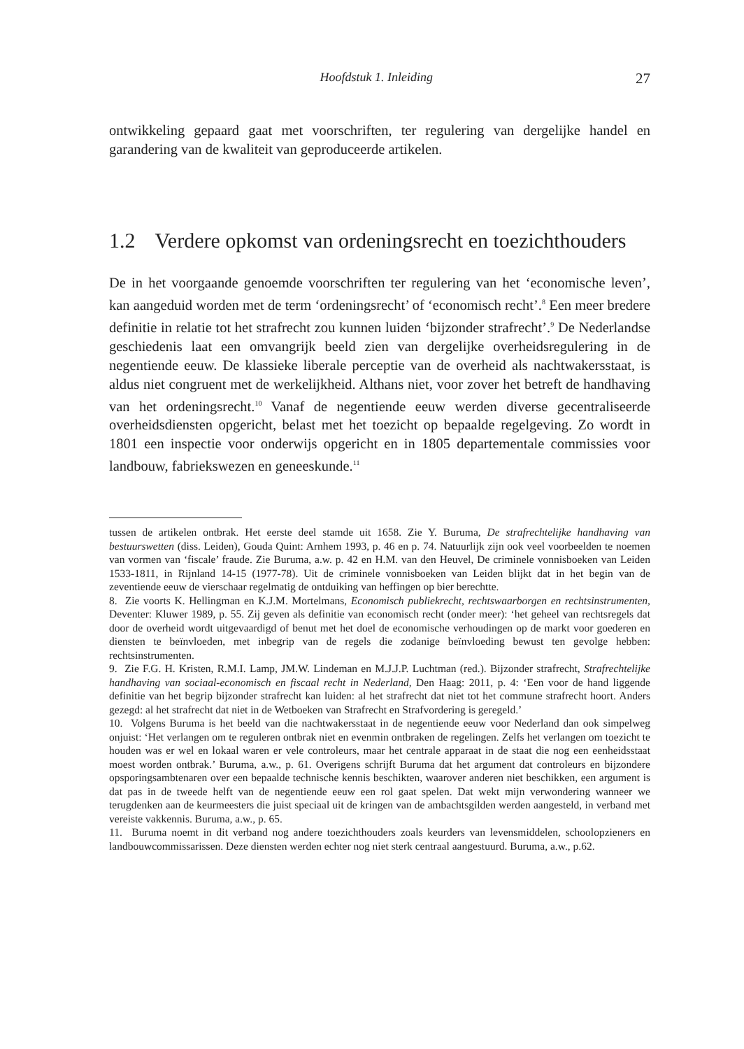Hoofdstuk 1. Inleiding 27
ontwikkeling gepaard gaat met voorschriften, ter regulering van dergelijke handel en garandering van de kwaliteit van geproduceerde artikelen.
1.2 Verdere opkomst van ordeningsrecht en toezichthouders
De in het voorgaande genoemde voorschriften ter regulering van het ‘economische leven’, kan aangeduid worden met de term ‘ordeningsrecht’ of ‘economisch recht’.<sup>8</sup> Een meer bredere definitie in relatie tot het strafrecht zou kunnen luiden ‘bijzonder strafrecht’.<sup>9</sup> De Nederlandse geschiedenis laat een omvangrijk beeld zien van dergelijke overheidsregulering in de negentiende eeuw. De klassieke liberale perceptie van de overheid als nachtwakersstaat, is aldus niet congruent met de werkelijkheid. Althans niet, voor zover het betreft de handhaving van het ordeningsrecht.<sup>10</sup> Vanaf de negentiende eeuw werden diverse gecentraliseerde overheidsdiensten opgericht, belast met het toezicht op bepaalde regelgeving. Zo wordt in 1801 een inspectie voor onderwijs opgericht en in 1805 departementale commissies voor landbouw, fabriekswezen en geneeskunde.<sup>11</sup>
tussen de artikelen ontbrak. Het eerste deel stamde uit 1658. Zie Y. Buruma, De strafrechtelijke handhaving van bestuurswetten (diss. Leiden), Gouda Quint: Arnhem 1993, p. 46 en p. 74. Natuurlijk zijn ook veel voorbeelden te noemen van vormen van ‘fiscale’ fraude. Zie Buruma, a.w. p. 42 en H.M. van den Heuvel, De criminele vonnisboeken van Leiden 1533-1811, in Rijnland 14-15 (1977-78). Uit de criminele vonnisboeken van Leiden blijkt dat in het begin van de zeventiende eeuw de vierschaar regelmatig de ontduiking van heffingen op bier berechtte.
8. Zie voorts K. Hellingman en K.J.M. Mortelmans, Economisch publiekrecht, rechtswaarborgen en rechtsinstrumenten, Deventer: Kluwer 1989, p. 55. Zij geven als definitie van economisch recht (onder meer): ‘het geheel van rechtsregels dat door de overheid wordt uitgevaardigd of benut met het doel de economische verhoudingen op de markt voor goederen en diensten te beïnvloeden, met inbegrip van de regels die zodanige beïnvloeding bewust ten gevolge hebben: rechtsinstrumenten.
9. Zie F.G. H. Kristen, R.M.I. Lamp, JM.W. Lindeman en M.J.J.P. Luchtman (red.). Bijzonder strafrecht, Strafrechtelijke handhaving van sociaal-economisch en fiscaal recht in Nederland, Den Haag: 2011, p. 4: ‘Een voor de hand liggende definitie van het begrip bijzonder strafrecht kan luiden: al het strafrecht dat niet tot het commune strafrecht hoort. Anders gezegd: al het strafrecht dat niet in de Wetboeken van Strafrecht en Strafvordering is geregeld.’
10. Volgens Buruma is het beeld van die nachtwakersstaat in de negentiende eeuw voor Nederland dan ook simpelweg onjuist: ‘Het verlangen om te reguleren ontbrak niet en evenmin ontbraken de regelingen. Zelfs het verlangen om toezicht te houden was er wel en lokaal waren er vele controleurs, maar het centrale apparaat in de staat die nog een eenheidsstaat moest worden ontbrak.’ Buruma, a.w., p. 61. Overigens schrijft Buruma dat het argument dat controleurs en bijzondere opsporingsambtenaren over een bepaalde technische kennis beschikten, waarover anderen niet beschikken, een argument is dat pas in de tweede helft van de negentiende eeuw een rol gaat spelen. Dat wekt mijn verwondering wanneer we terugdenken aan de keurmeesters die juist speciaal uit de kringen van de ambachtsgilden werden aangesteld, in verband met vereiste vakkennis. Buruma, a.w., p. 65.
11. Buruma noemt in dit verband nog andere toezichthouders zoals keurders van levensmiddelen, schoolopzieners en landbouwcommissarissen. Deze diensten werden echter nog niet sterk centraal aangestuurd. Buruma, a.w., p.62.